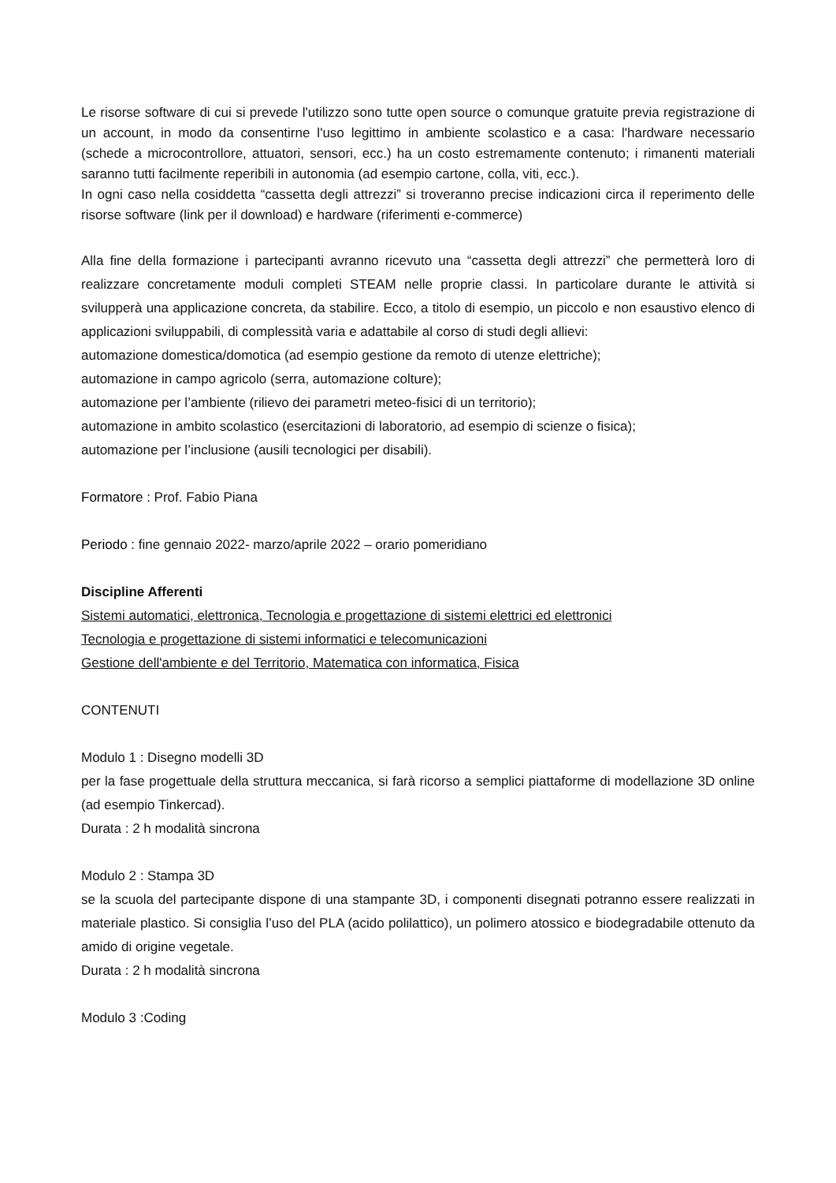Le risorse software di cui si prevede l'utilizzo sono tutte open source o comunque gratuite previa registrazione di un account, in modo da consentirne l'uso legittimo in ambiente scolastico e a casa: l'hardware necessario (schede a microcontrollore, attuatori, sensori, ecc.) ha un costo estremamente contenuto; i rimanenti materiali saranno tutti facilmente reperibili in autonomia (ad esempio cartone, colla, viti, ecc.).
In ogni caso nella cosiddetta “cassetta degli attrezzi” si troveranno precise indicazioni circa il reperimento delle risorse software (link per il download) e hardware (riferimenti e-commerce)
Alla fine della formazione i partecipanti avranno ricevuto una “cassetta degli attrezzi” che permetterà loro di realizzare concretamente moduli completi STEAM nelle proprie classi. In particolare durante le attività si svilupperà una applicazione concreta, da stabilire. Ecco, a titolo di esempio, un piccolo e non esaustivo elenco di applicazioni sviluppabili, di complessità varia e adattabile al corso di studi degli allievi:
automazione domestica/domotica (ad esempio gestione da remoto di utenze elettriche);
automazione in campo agricolo (serra, automazione colture);
automazione per l’ambiente (rilievo dei parametri meteo-fisici di un territorio);
automazione in ambito scolastico (esercitazioni di laboratorio, ad esempio di scienze o fisica);
automazione per l’inclusione (ausili tecnologici per disabili).
Formatore : Prof. Fabio Piana
Periodo : fine gennaio 2022- marzo/aprile 2022 – orario pomeridiano
Discipline Afferenti
Sistemi automatici, elettronica, Tecnologia e progettazione di sistemi elettrici ed elettronici
Tecnologia e progettazione di sistemi informatici e telecomunicazioni
Gestione dell'ambiente e del Territorio, Matematica con informatica, Fisica
CONTENUTI
Modulo 1 : Disegno modelli 3D
per la fase progettuale della struttura meccanica, si farà ricorso a semplici piattaforme di modellazione 3D online (ad esempio Tinkercad).
Durata : 2 h modalità sincrona
Modulo 2 : Stampa 3D
se la scuola del partecipante dispone di una stampante 3D, i componenti disegnati potranno essere realizzati in materiale plastico. Si consiglia l’uso del PLA (acido polilattico), un polimero atossico e biodegradabile ottenuto da amido di origine vegetale.
Durata : 2 h modalità sincrona
Modulo 3 :Coding